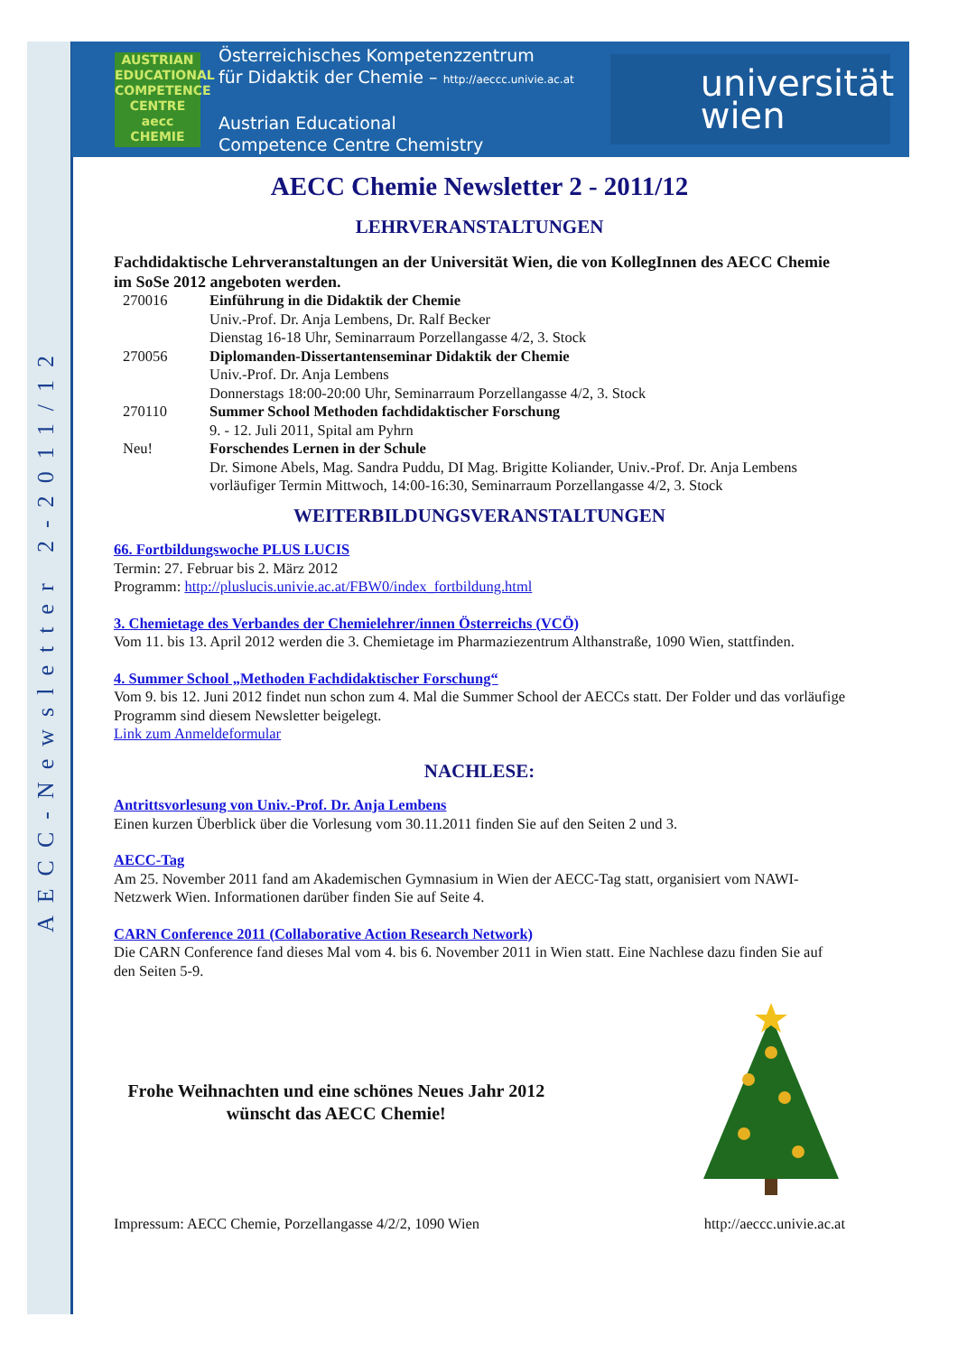AECC-Newsletter 2-2011/12
AUSTRIAN EDUCATIONAL COMPETENCE CENTRE aecc CHEMIE
Österreichisches Kompetenzzentrum
für Didaktik der Chemie – http://aeccc.univie.ac.at
Austrian Educational
Competence Centre Chemistry
universität
wien
AECC Chemie Newsletter 2 - 2011/12
LEHRVERANSTALTUNGEN
Fachdidaktische Lehrveranstaltungen an der Universität Wien, die von KollegInnen des AECC Chemie im SoSe 2012 angeboten werden.
270016 Einführung in die Didaktik der Chemie
Univ.-Prof. Dr. Anja Lembens, Dr. Ralf Becker
Dienstag 16-18 Uhr, Seminarraum Porzellangasse 4/2, 3. Stock
270056 Diplomanden-Dissertantenseminar Didaktik der Chemie
Univ.-Prof. Dr. Anja Lembens
Donnerstags 18:00-20:00 Uhr, Seminarraum Porzellangasse 4/2, 3. Stock
270110 Summer School Methoden fachdidaktischer Forschung
9. - 12. Juli 2011, Spital am Pyhrn
Neu! Forschendes Lernen in der Schule
Dr. Simone Abels, Mag. Sandra Puddu, DI Mag. Brigitte Koliander, Univ.-Prof. Dr. Anja Lembens
vorläufiger Termin Mittwoch, 14:00-16:30, Seminarraum Porzellangasse 4/2, 3. Stock
WEITERBILDUNGSVERANSTALTUNGEN
66. Fortbildungswoche PLUS LUCIS
Termin: 27. Februar bis 2. März 2012
Programm: http://pluslucis.univie.ac.at/FBW0/index_fortbildung.html
3. Chemietage des Verbandes der Chemielehrer/innen Österreichs (VCÖ)
Vom 11. bis 13. April 2012 werden die 3. Chemietage im Pharmaziezentrum Althanstraße, 1090 Wien, stattfinden.
4. Summer School „Methoden Fachdidaktischer Forschung“
Vom 9. bis 12. Juni 2012 findet nun schon zum 4. Mal die Summer School der AECCs statt. Der Folder und das vorläufige Programm sind diesem Newsletter beigelegt.
Link zum Anmeldeformular
NACHLESE:
Antrittsvorlesung von Univ.-Prof. Dr. Anja Lembens
Einen kurzen Überblick über die Vorlesung vom 30.11.2011 finden Sie auf den Seiten 2 und 3.
AECC-Tag
Am 25. November 2011 fand am Akademischen Gymnasium in Wien der AECC-Tag statt, organisiert vom NAWI-Netzwerk Wien. Informationen darüber finden Sie auf Seite 4.
CARN Conference 2011 (Collaborative Action Research Network)
Die CARN Conference fand dieses Mal vom 4. bis 6. November 2011 in Wien statt. Eine Nachlese dazu finden Sie auf den Seiten 5-9.
Frohe Weihnachten und eine schönes Neues Jahr 2012
wünscht das AECC Chemie!
Impressum: AECC Chemie, Porzellangasse 4/2/2, 1090 Wien http://aeccc.univie.ac.at